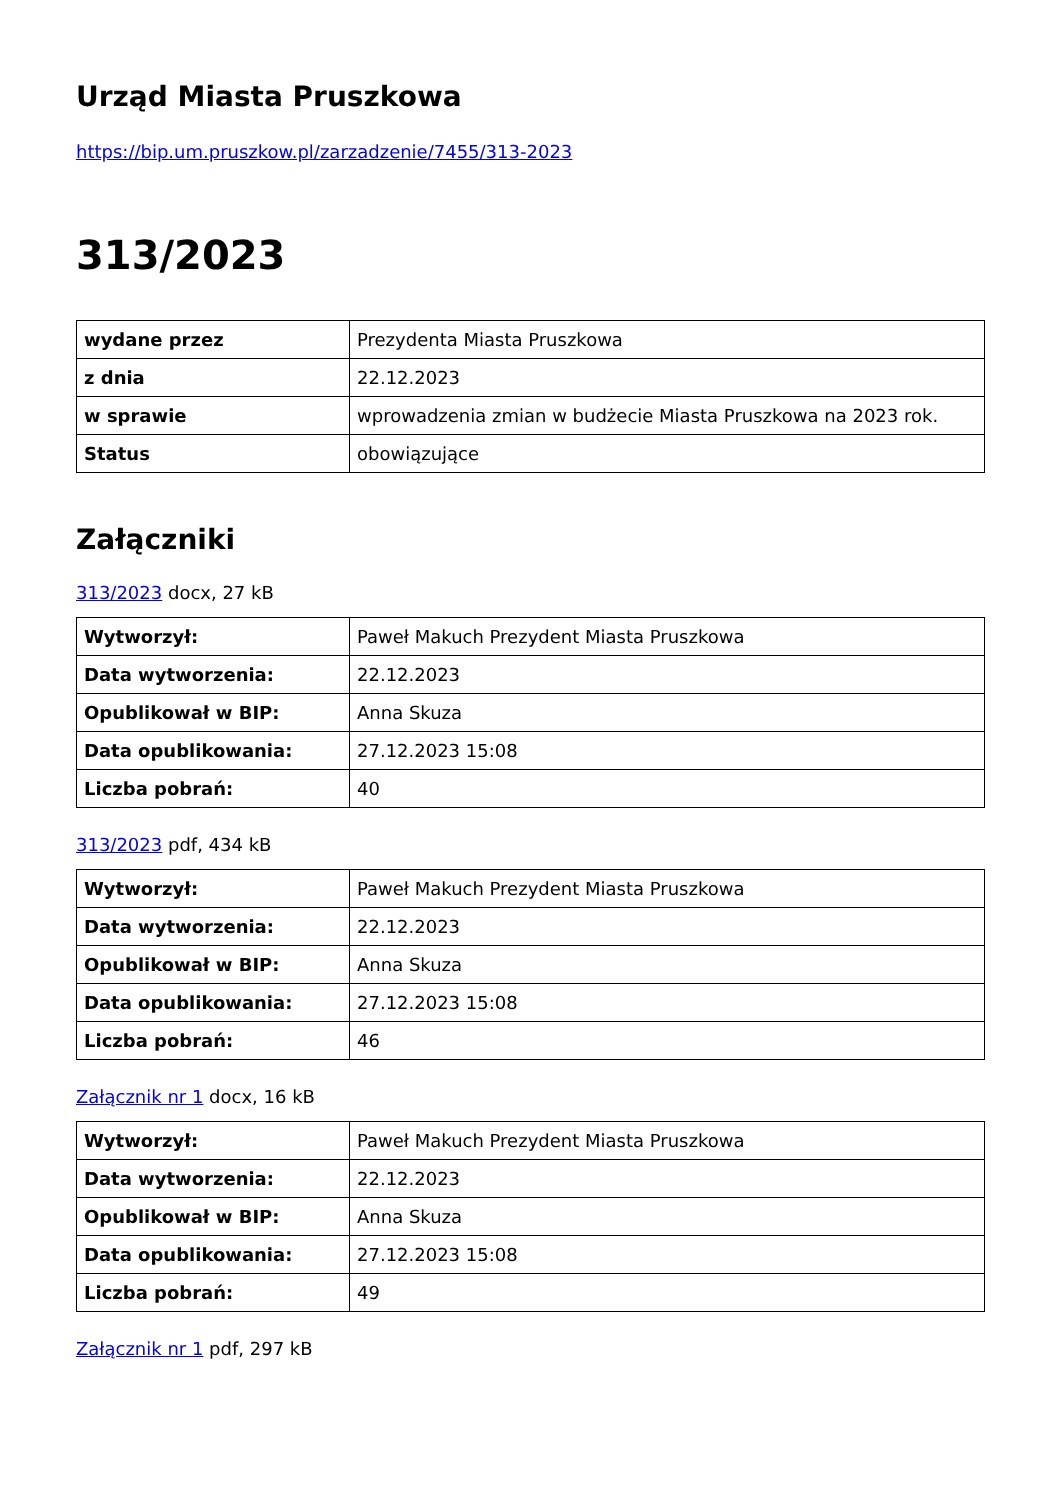Urząd Miasta Pruszkowa
https://bip.um.pruszkow.pl/zarzadzenie/7455/313-2023
313/2023
| wydane przez | Prezydenta Miasta Pruszkowa |
| z dnia | 22.12.2023 |
| w sprawie | wprowadzenia zmian w budżecie Miasta Pruszkowa na 2023 rok. |
| Status | obowiązujące |
Załączniki
313/2023 docx, 27 kB
| Wytworzył: | Paweł Makuch Prezydent Miasta Pruszkowa |
| Data wytworzenia: | 22.12.2023 |
| Opublikował w BIP: | Anna Skuza |
| Data opublikowania: | 27.12.2023 15:08 |
| Liczba pobrań: | 40 |
313/2023 pdf, 434 kB
| Wytworzył: | Paweł Makuch Prezydent Miasta Pruszkowa |
| Data wytworzenia: | 22.12.2023 |
| Opublikował w BIP: | Anna Skuza |
| Data opublikowania: | 27.12.2023 15:08 |
| Liczba pobrań: | 46 |
Załącznik nr 1 docx, 16 kB
| Wytworzył: | Paweł Makuch Prezydent Miasta Pruszkowa |
| Data wytworzenia: | 22.12.2023 |
| Opublikował w BIP: | Anna Skuza |
| Data opublikowania: | 27.12.2023 15:08 |
| Liczba pobrań: | 49 |
Załącznik nr 1 pdf, 297 kB